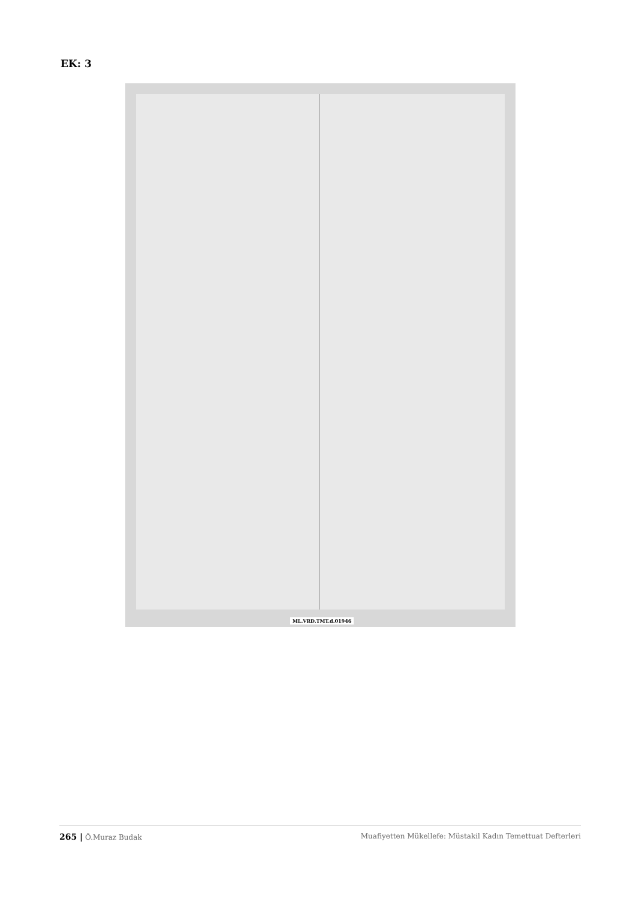EK: 3
ML.VRD.TMT.d.01946
265 | Ö.Muraz Budak Muafiyetten Mükellefe: Müstakil Kadın Temettuat Defterleri